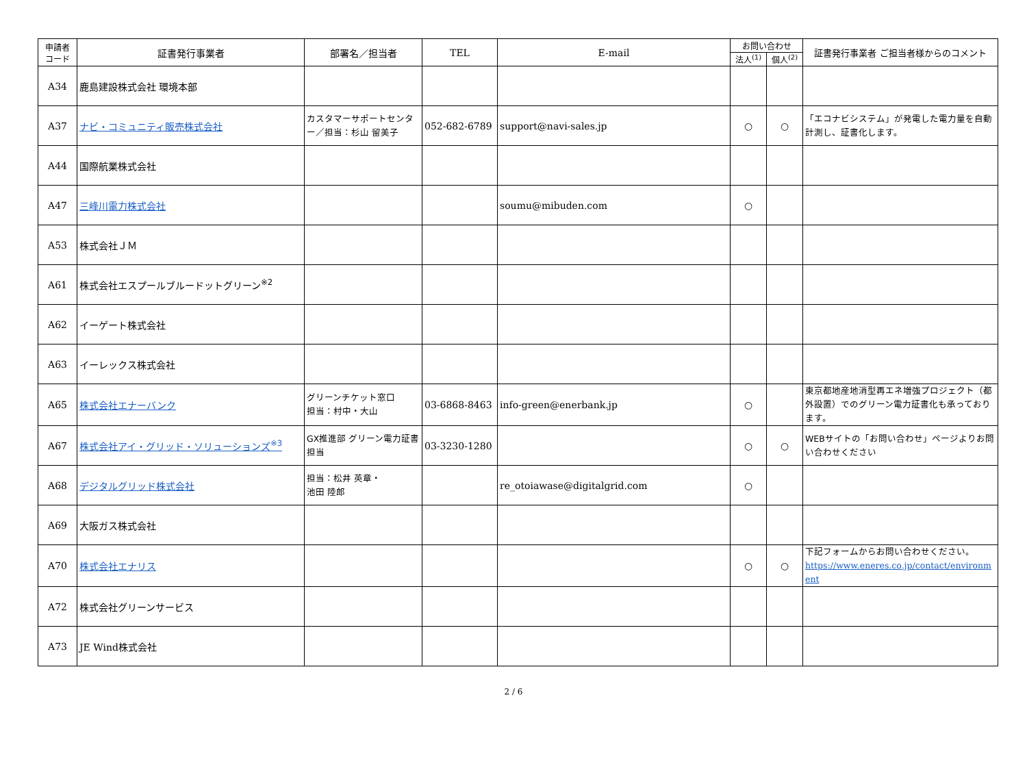| 申請者 コード | 証書発行事業者 | 部署名／担当者 | TEL | E-mail | お問い合わせ | | 証書発行事業者 ご担当者様からのコメント |
| --- | --- | --- | --- | --- | --- | --- | --- |
| | | | | | 法人<sup>(1)</sup> | 個人<sup>(2)</sup> | |
| A34 | 鹿島建設株式会社 環境本部 | | | | | | |
| A37 | ナビ・コミュニティ販売株式会社 | カスタマーサポートセンター／担当：杉山 留美子 | 052-682-6789 | support@navi-sales.jp | ○ | ○ | 「エコナビシステム」が発電した電力量を自動計測し、証書化します。 |
| A44 | 国際航業株式会社 | | | | | | |
| A47 | 三峰川電力株式会社 | | | soumu@mibuden.com | ○ | | |
| A53 | 株式会社ＪＭ | | | | | | |
| A61 | 株式会社エスプールブルードットグリーン<sup>※2</sup> | | | | | | |
| A62 | イーゲート株式会社 | | | | | | |
| A63 | イーレックス株式会社 | | | | | | |
| A65 | 株式会社エナーバンク | グリーンチケット窓口 担当：村中・大山 | 03-6868-8463 | info-green@enerbank.jp | ○ | | 東京都地産地消型再エネ増強プロジェクト（都外設置）でのグリーン電力証書化も承っております。 |
| A67 | 株式会社アイ・グリッド・ソリューションズ<sup>※3</sup> | GX推進部 グリーン電力証書担当 | 03-3230-1280 | | ○ | ○ | WEBサイトの「お問い合わせ」ページよりお問い合わせください |
| A68 | デジタルグリッド株式会社 | 担当：松井 英章・ 池田 陸郎 | | re_otoiawase@digitalgrid.com | ○ | | |
| A69 | 大阪ガス株式会社 | | | | | | |
| A70 | 株式会社エナリス | | | | ○ | ○ | 下記フォームからお問い合わせください。 https://www.eneres.co.jp/contact/environment |
| A72 | 株式会社グリーンサービス | | | | | | |
| A73 | JE Wind 株式会社 | | | | | | |
2 / 6